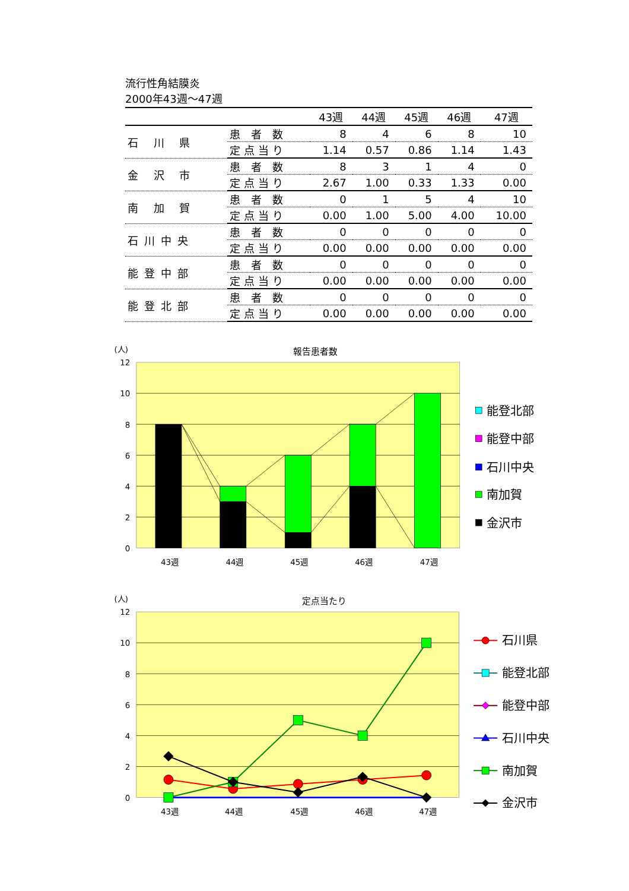流行性角結膜炎
2000年43週～47週
| | | 43週 | 44週 | 45週 | 46週 | 47週 |
| --- | --- | --- | --- | --- | --- | --- |
| 石 川 県 | 患 者 数 | 8 | 4 | 6 | 8 | 10 |
| | 定点当り | 1.14 | 0.57 | 0.86 | 1.14 | 1.43 |
| 金 沢 市 | 患 者 数 | 8 | 3 | 1 | 4 | 0 |
| | 定点当り | 2.67 | 1.00 | 0.33 | 1.33 | 0.00 |
| 南 加 賀 | 患 者 数 | 0 | 1 | 5 | 4 | 10 |
| | 定点当り | 0.00 | 1.00 | 5.00 | 4.00 | 10.00 |
| 石川中央 | 患 者 数 | 0 | 0 | 0 | 0 | 0 |
| | 定点当り | 0.00 | 0.00 | 0.00 | 0.00 | 0.00 |
| 能登中部 | 患 者 数 | 0 | 0 | 0 | 0 | 0 |
| | 定点当り | 0.00 | 0.00 | 0.00 | 0.00 | 0.00 |
| 能登北部 | 患 者 数 | 0 | 0 | 0 | 0 | 0 |
| | 定点当り | 0.00 | 0.00 | 0.00 | 0.00 | 0.00 |
(人)
報告患者数
12
10
8
6
4
2
0
43週
44週
45週
46週
47週
能登北部
能登中部
石川中央
南加賀
金沢市
(人)
定点当たり
12
10
8
6
4
2
0
43週
44週
45週
46週
47週
石川県
能登北部
能登中部
石川中央
南加賀
金沢市